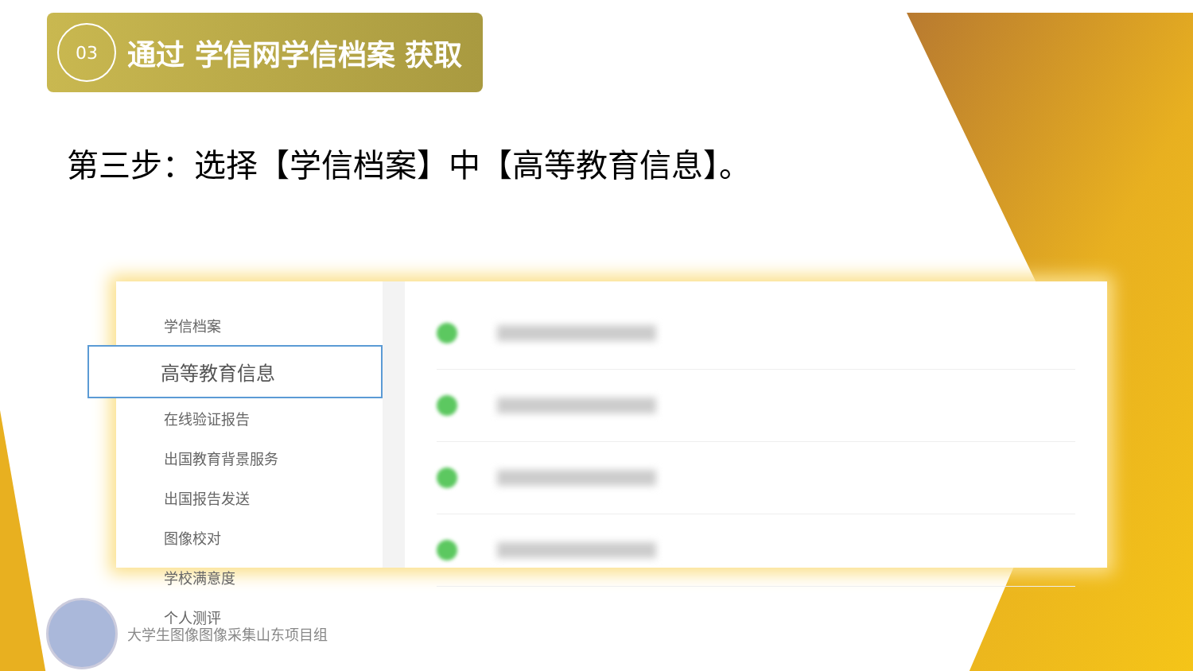03
通过 学信网学信档案 获取
第三步：选择【学信档案】中【高等教育信息】。
学信档案
高等教育信息
在线验证报告
出国教育背景服务
出国报告发送
图像校对
学校满意度
个人测评
大学生图像图像采集山东项目组